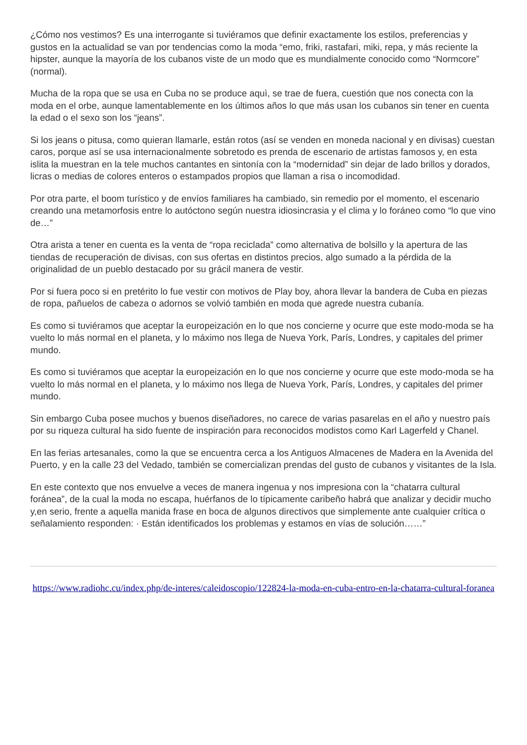¿Cómo nos vestimos? Es una interrogante si tuviéramos que definir exactamente los estilos, preferencias y gustos en la actualidad se van por tendencias como la moda “emo, friki, rastafari, miki, repa, y más reciente la hipster, aunque la mayoría de los cubanos viste de un modo que es mundialmente conocido como “Normcore” (normal).
Mucha de la ropa que se usa en Cuba no se produce aquì, se trae de fuera, cuestión que nos conecta con la moda en el orbe, aunque lamentablemente en los últimos años lo que más usan los cubanos sin tener en cuenta la edad o el sexo son los “jeans”.
Si los jeans o pitusa, como quieran llamarle, están rotos (así se venden en moneda nacional y en divisas) cuestan caros, porque así se usa internacionalmente sobretodo es prenda de escenario de artistas famosos y, en esta islita la muestran en la tele muchos cantantes en sintonía con la “modernidad” sin dejar de lado brillos y dorados, licras o medias de colores enteros o estampados propios que llaman a risa o incomodidad.
Por otra parte, el boom turístico y de envíos familiares ha cambiado, sin remedio por el momento, el escenario creando una metamorfosis entre lo autóctono según nuestra idiosincrasia y el clima y lo foráneo como “lo que vino de…”
Otra arista a tener en cuenta es la venta de “ropa reciclada” como alternativa de bolsillo y la apertura de las tiendas de recuperación de divisas, con sus ofertas en distintos precios, algo sumado a la pérdida de la originalidad de un pueblo destacado por su grácil manera de vestir.
Por si fuera poco si en pretérito lo fue vestir con motivos de Play boy, ahora llevar la bandera de Cuba en piezas de ropa, pañuelos de cabeza o adornos se volvió también en moda que agrede nuestra cubanía.
Es como si tuviéramos que aceptar la europeización en lo que nos concierne y ocurre que este modo-moda se ha vuelto lo más normal en el planeta, y lo máximo nos llega de Nueva York, París, Londres, y capitales del primer mundo.
Es como si tuviéramos que aceptar la europeización en lo que nos concierne y ocurre que este modo-moda se ha vuelto lo más normal en el planeta, y lo máximo nos llega de Nueva York, París, Londres, y capitales del primer mundo.
Sin embargo Cuba posee muchos y buenos diseñadores, no carece de varias pasarelas en el año y nuestro país por su riqueza cultural ha sido fuente de inspiración para reconocidos modistos como Karl Lagerfeld y Chanel.
En las ferias artesanales, como la que se encuentra cerca a los Antiguos Almacenes de Madera en la Avenida del Puerto, y en la calle 23 del Vedado, también se comercializan prendas del gusto de cubanos y visitantes de la Isla.
En este contexto que nos envuelve a veces de manera ingenua y nos impresiona con la “chatarra cultural foránea”, de la cual la moda no escapa, huérfanos de lo típicamente caribeño habrá que analizar y decidir mucho y,en serio, frente a aquella manida frase en boca de algunos directivos que simplemente ante cualquier crítica o señalamiento responden: · Están identificados los problemas y estamos en vías de solución……”
https://www.radiohc.cu/index.php/de-interes/caleidoscopio/122824-la-moda-en-cuba-entro-en-la-chatarra-cultural-foranea